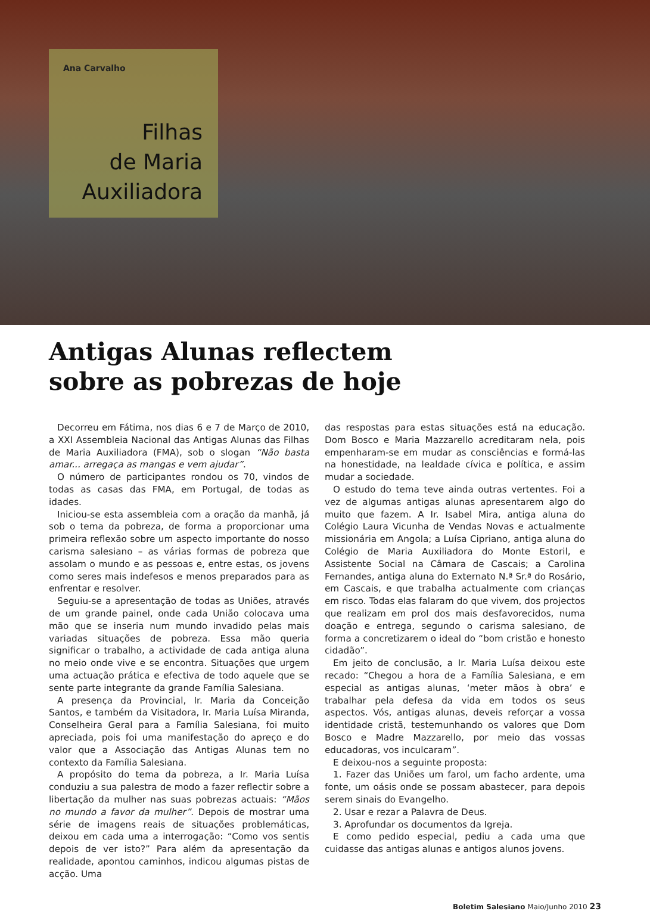Ana Carvalho
Filhas
de Maria
Auxiliadora
Antigas Alunas reflectem
sobre as pobrezas de hoje
Decorreu em Fátima, nos dias 6 e 7 de Março de 2010, a XXI Assembleia Nacional das Antigas Alunas das Filhas de Maria Auxiliadora (FMA), sob o slogan “Não basta amar... arregaça as mangas e vem ajudar”.
O número de participantes rondou os 70, vindos de todas as casas das FMA, em Portugal, de todas as idades.
Iniciou-se esta assembleia com a oração da manhã, já sob o tema da pobreza, de forma a proporcionar uma primeira reflexão sobre um aspecto importante do nosso carisma salesiano – as várias formas de pobreza que assolam o mundo e as pessoas e, entre estas, os jovens como seres mais indefesos e menos preparados para as enfrentar e resolver.
Seguiu-se a apresentação de todas as Uniões, através de um grande painel, onde cada União colocava uma mão que se inseria num mundo invadido pelas mais variadas situações de pobreza. Essa mão queria significar o trabalho, a actividade de cada antiga aluna no meio onde vive e se encontra. Situações que urgem uma actuação prática e efectiva de todo aquele que se sente parte integrante da grande Família Salesiana.
A presença da Provincial, Ir. Maria da Conceição Santos, e também da Visitadora, Ir. Maria Luísa Miranda, Conselheira Geral para a Família Salesiana, foi muito apreciada, pois foi uma manifestação do apreço e do valor que a Associação das Antigas Alunas tem no contexto da Família Salesiana.
A propósito do tema da pobreza, a Ir. Maria Luísa conduziu a sua palestra de modo a fazer reflectir sobre a libertação da mulher nas suas pobrezas actuais: “Mãos no mundo a favor da mulher”. Depois de mostrar uma série de imagens reais de situações problemáticas, deixou em cada uma a interrogação: “Como vos sentis depois de ver isto?” Para além da apresentação da realidade, apontou caminhos, indicou algumas pistas de acção. Uma
das respostas para estas situações está na educação. Dom Bosco e Maria Mazzarello acreditaram nela, pois empenharam-se em mudar as consciências e formá-las na honestidade, na lealdade cívica e política, e assim mudar a sociedade.
O estudo do tema teve ainda outras vertentes. Foi a vez de algumas antigas alunas apresentarem algo do muito que fazem. A Ir. Isabel Mira, antiga aluna do Colégio Laura Vicunha de Vendas Novas e actualmente missionária em Angola; a Luísa Cipriano, antiga aluna do Colégio de Maria Auxiliadora do Monte Estoril, e Assistente Social na Câmara de Cascais; a Carolina Fernandes, antiga aluna do Externato N.ª Sr.ª do Rosário, em Cascais, e que trabalha actualmente com crianças em risco. Todas elas falaram do que vivem, dos projectos que realizam em prol dos mais desfavorecidos, numa doação e entrega, segundo o carisma salesiano, de forma a concretizarem o ideal do “bom cristão e honesto cidadão”.
Em jeito de conclusão, a Ir. Maria Luísa deixou este recado: “Chegou a hora de a Família Salesiana, e em especial as antigas alunas, ‘meter mãos à obra’ e trabalhar pela defesa da vida em todos os seus aspectos. Vós, antigas alunas, deveis reforçar a vossa identidade cristã, testemunhando os valores que Dom Bosco e Madre Mazzarello, por meio das vossas educadoras, vos inculcaram”.
E deixou-nos a seguinte proposta:
1. Fazer das Uniões um farol, um facho ardente, uma fonte, um oásis onde se possam abastecer, para depois serem sinais do Evangelho.
2. Usar e rezar a Palavra de Deus.
3. Aprofundar os documentos da Igreja.
E como pedido especial, pediu a cada uma que cuidasse das antigas alunas e antigos alunos jovens.
Boletim Salesiano Maio/Junho 2010 23